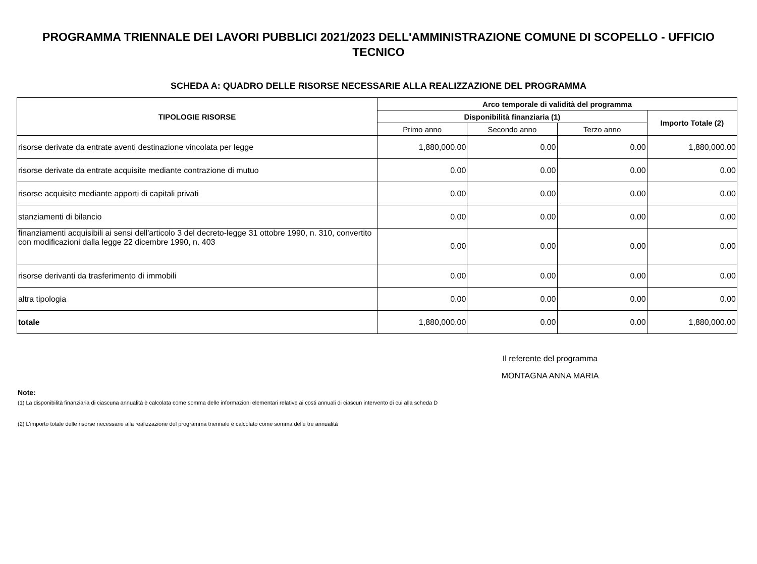PROGRAMMA TRIENNALE DEI LAVORI PUBBLICI 2021/2023 DELL'AMMINISTRAZIONE COMUNE DI SCOPELLO - UFFICIO TECNICO
SCHEDA A: QUADRO DELLE RISORSE NECESSARIE ALLA REALIZZAZIONE DEL PROGRAMMA
| TIPOLOGIE RISORSE | Arco temporale di validità del programma | | | |
| --- | --- | --- | --- | --- |
| | Disponibilità finanziaria (1) | | | Importo Totale (2) |
| | Primo anno | Secondo anno | Terzo anno | |
| risorse derivate da entrate aventi destinazione vincolata per legge | 1,880,000.00 | 0.00 | 0.00 | 1,880,000.00 |
| risorse derivate da entrate acquisite mediante contrazione di mutuo | 0.00 | 0.00 | 0.00 | 0.00 |
| risorse acquisite mediante apporti di capitali privati | 0.00 | 0.00 | 0.00 | 0.00 |
| stanziamenti di bilancio | 0.00 | 0.00 | 0.00 | 0.00 |
| finanziamenti acquisibili ai sensi dell'articolo 3 del decreto-legge 31 ottobre 1990, n. 310, convertito con modificazioni dalla legge 22 dicembre 1990, n. 403 | 0.00 | 0.00 | 0.00 | 0.00 |
| risorse derivanti da trasferimento di immobili | 0.00 | 0.00 | 0.00 | 0.00 |
| altra tipologia | 0.00 | 0.00 | 0.00 | 0.00 |
| totale | 1,880,000.00 | 0.00 | 0.00 | 1,880,000.00 |
Il referente del programma
MONTAGNA ANNA MARIA
Note:
(1) La disponibilità finanziaria di ciascuna annualità è calcolata come somma delle informazioni elementari relative ai costi annuali di ciascun intervento di cui alla scheda D
(2) L'importo totale delle risorse necessarie alla realizzazione del programma triennale è calcolato come somma delle tre annualità